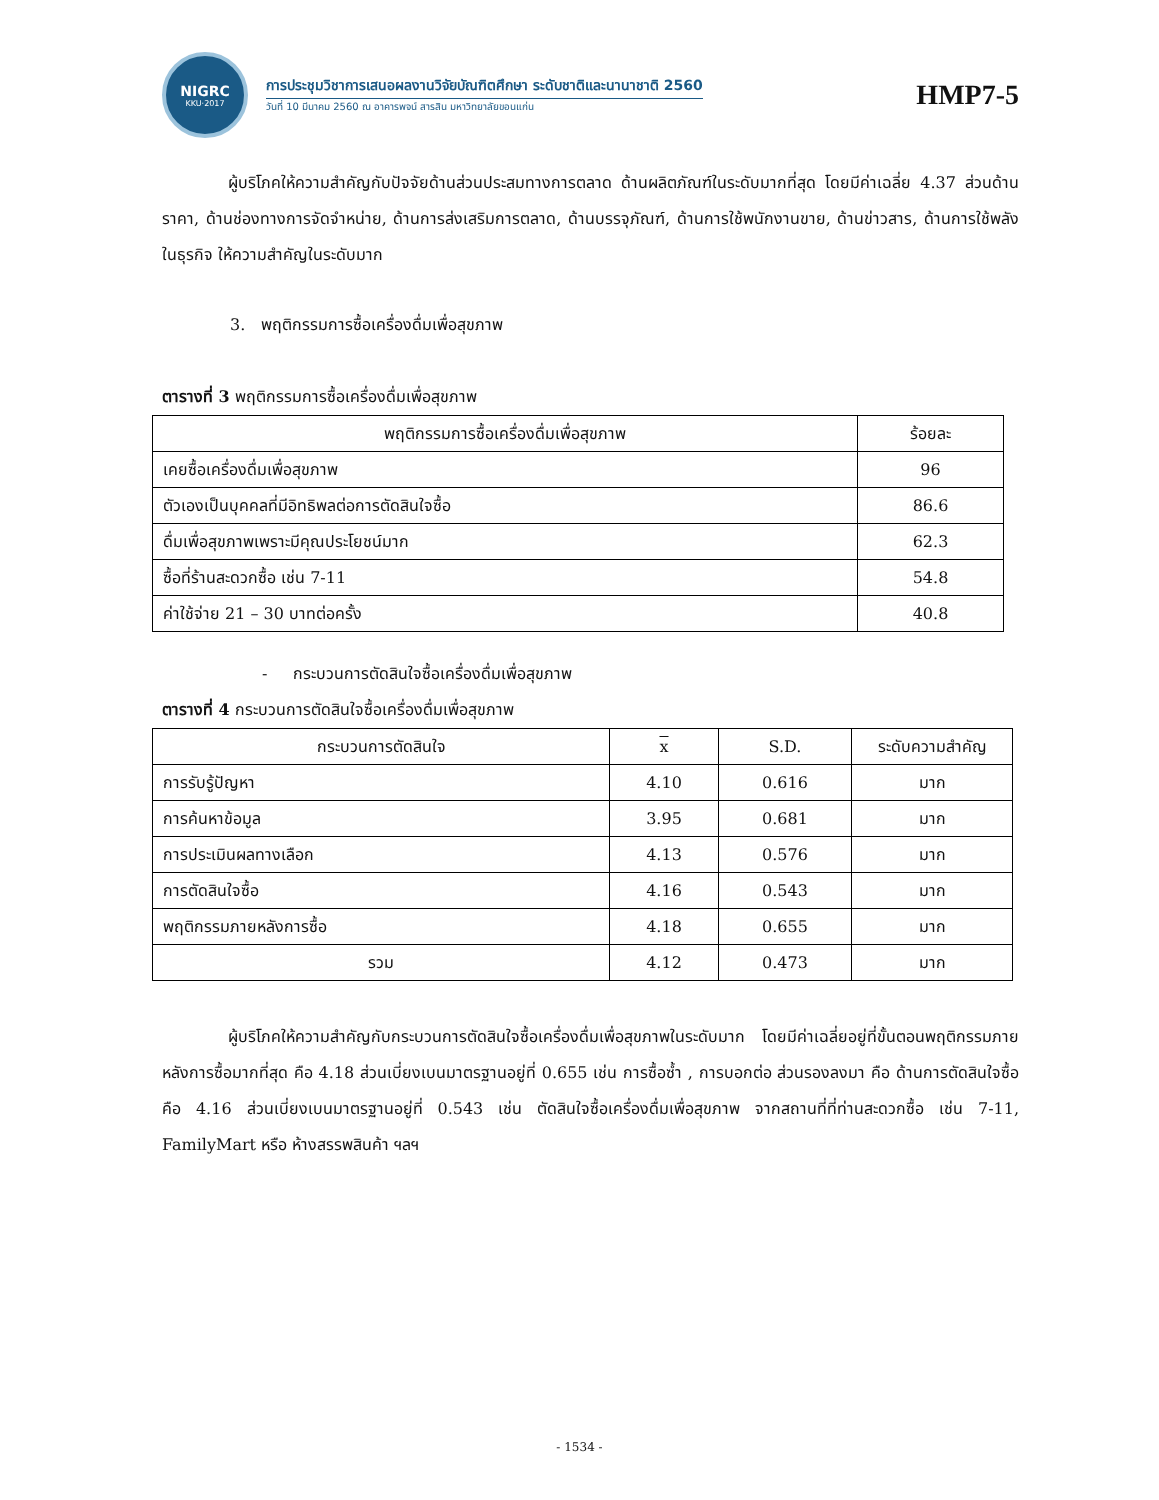NIGRC
KKU·2017
การประชุมวิชาการเสนอผลงานวิจัยบัณฑิตศึกษา ระดับชาติและนานาชาติ 2560
วันที่ 10 มีนาคม 2560 ณ อาคารพจน์ สารสิน มหาวิทยาลัยขอนแก่น
HMP7-5
ผู้บริโภคให้ความสำคัญกับปัจจัยด้านส่วนประสมทางการตลาด ด้านผลิตภัณฑ์ในระดับมากที่สุด โดยมีค่าเฉลี่ย 4.37 ส่วนด้านราคา, ด้านช่องทางการจัดจำหน่าย, ด้านการส่งเสริมการตลาด, ด้านบรรจุภัณฑ์, ด้านการใช้พนักงานขาย, ด้านข่าวสาร, ด้านการใช้พลังในธุรกิจ ให้ความสำคัญในระดับมาก
3. พฤติกรรมการซื้อเครื่องดื่มเพื่อสุขภาพ
ตารางที่ 3 พฤติกรรมการซื้อเครื่องดื่มเพื่อสุขภาพ
| พฤติกรรมการซื้อเครื่องดื่มเพื่อสุขภาพ | ร้อยละ |
| --- | --- |
| เคยซื้อเครื่องดื่มเพื่อสุขภาพ | 96 |
| ตัวเองเป็นบุคคลที่มีอิทธิพลต่อการตัดสินใจซื้อ | 86.6 |
| ดื่มเพื่อสุขภาพเพราะมีคุณประโยชน์มาก | 62.3 |
| ซื้อที่ร้านสะดวกซื้อ เช่น 7-11 | 54.8 |
| ค่าใช้จ่าย 21 – 30 บาทต่อครั้ง | 40.8 |
- กระบวนการตัดสินใจซื้อเครื่องดื่มเพื่อสุขภาพ
ตารางที่ 4 กระบวนการตัดสินใจซื้อเครื่องดื่มเพื่อสุขภาพ
| กระบวนการตัดสินใจ | x | S.D. | ระดับความสำคัญ |
| --- | --- | --- | --- |
| การรับรู้ปัญหา | 4.10 | 0.616 | มาก |
| การค้นหาข้อมูล | 3.95 | 0.681 | มาก |
| การประเมินผลทางเลือก | 4.13 | 0.576 | มาก |
| การตัดสินใจซื้อ | 4.16 | 0.543 | มาก |
| พฤติกรรมภายหลังการซื้อ | 4.18 | 0.655 | มาก |
| รวม | 4.12 | 0.473 | มาก |
ผู้บริโภคให้ความสำคัญกับกระบวนการตัดสินใจซื้อเครื่องดื่มเพื่อสุขภาพในระดับมาก โดยมีค่าเฉลี่ยอยู่ที่ขั้นตอนพฤติกรรมภายหลังการซื้อมากที่สุด คือ 4.18 ส่วนเบี่ยงเบนมาตรฐานอยู่ที่ 0.655 เช่น การซื้อซ้ำ , การบอกต่อ ส่วนรองลงมา คือ ด้านการตัดสินใจซื้อ คือ 4.16 ส่วนเบี่ยงเบนมาตรฐานอยู่ที่ 0.543 เช่น ตัดสินใจซื้อเครื่องดื่มเพื่อสุขภาพ จากสถานที่ที่ท่านสะดวกซื้อ เช่น 7-11, FamilyMart หรือ ห้างสรรพสินค้า ฯลฯ
- 1534 -